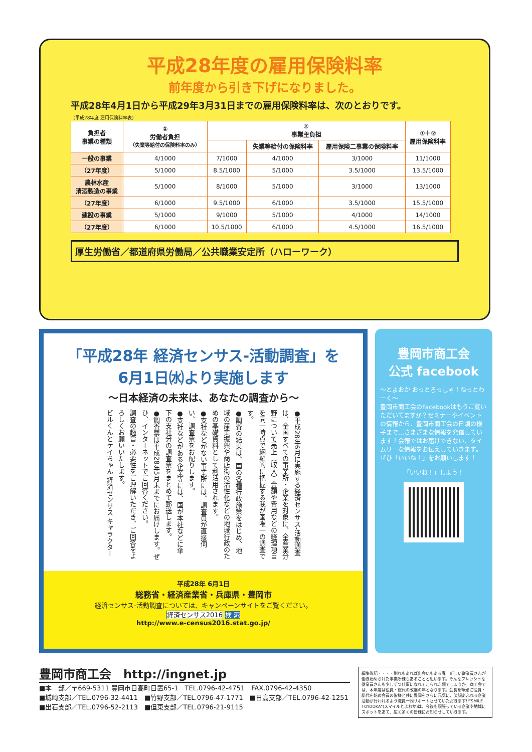平成28年度の雇用保険料率
前年度から引き下げになりました。
平成28年4月1日から平成29年3月31日までの雇用保険料率は、次のとおりです。
（平成28年度 雇用保険料率表）
| 負担者 事業の種類 | ① 労働者負担 （失業等給付の保険料率のみ） | ② 事業主負担 | | | ①＋② 雇用保険料率 |
| --- | --- | --- | --- | --- | --- |
| | | | 失業等給付の保険料率 | 雇用保険二事業の保険料率 | |
| 一般の事業 | 4/1000 | 7/1000 | 4/1000 | 3/1000 | 11/1000 |
| （27年度） | 5/1000 | 8.5/1000 | 5/1000 | 3.5/1000 | 13.5/1000 |
| 農林水産 清酒製造の事業 | 5/1000 | 8/1000 | 5/1000 | 3/1000 | 13/1000 |
| （27年度） | 6/1000 | 9.5/1000 | 6/1000 | 3.5/1000 | 15.5/1000 |
| 建設の事業 | 5/1000 | 9/1000 | 5/1000 | 4/1000 | 14/1000 |
| （27年度） | 6/1000 | 10.5/1000 | 6/1000 | 4.5/1000 | 16.5/1000 |
厚生労働省／都道府県労働局／公共職業安定所（ハローワーク）
「平成28年 経済センサス-活動調査」を
6月1日㈬より実施します
～日本経済の未来は、あなたの調査から～
●平成28年6月に実施する経済センサス‐活動調査は、全国すべての事業所・企業を対象に、全産業分野について売上（収入）金額や費用などの経理項目を同一時点で網羅的に把握する我が国唯一の調査です。
●調査の結果は、国の各種行政施策をはじめ、地域の産業振興や商店街の活性化などの地域行政のための基礎資料として利活用されます。
●支社などがない事業所には、調査員が直接伺い、調査票をお配りします。
●支社などがある企業等には、国が本社などに傘下の支社分の調査票をまとめて郵送します。
●調査票は平成28年5月末までにお届けします。ぜひ、インターネットでご回答ください。
調査の趣旨・必要性をご理解いただき、ご回答をよろしくお願いいたします。
ビルくんとケイちゃん 経済センサス キャラクター
平成28年 6月1日
総務省・経済産業省・兵庫県・豊岡市
経済センサス-活動調査については、キャンペーンサイトをご覧ください。
経済センサス2016 検 索
http://www.e-census2016.stat.go.jp/
豊岡市商工会
公式 facebook
～とよおか おっとろっしゃ！ねっとわーく～
豊岡市商工会のFacebookはもうご覧いただいてますか？セミナーやイベントの情報から、豊岡市商工会の日頃の様子まで…さまざまな情報を発信しています！会報ではお届けできない、タイムリーな情報をお伝えしていきます。ぜひ「いいね！」をお願いします！
「いいね！」しよう！
豊岡市商工会　http://ingnet.jp
■本　部／〒669-5311 豊岡市日高町日置65-1　TEL.0796-42-4751　FAX.0796-42-4350
■城崎支部／TEL.0796-32-4411　■竹野支部／TEL.0796-47-1771　■日高支部／TEL.0796-42-1251
■出石支部／TEL.0796-52-2113　■但東支部／TEL.0796-21-9115
編集後記・・・・別れもあれば出会いもある春。新しい従業員さんが働き始められた事業所様もあることと思います。そんなフレッシュな従業員さんも少しずつ仕事になれてこられた頃でしょうか。商工会では、本年度は役員・総代の改選の年となります。会長を筆頭に役員・総代を始め会員の皆様と共に豊岡をさらに元気に、笑顔あふれる企業活動が行われるよう職員一同サポートさせていただきます!!"SMILE TOYOOKA"(スマイルとよおか)は、今後も頑張っている企業や地域にスポットをあて、広く多くの皆様にお知らせしていきます。